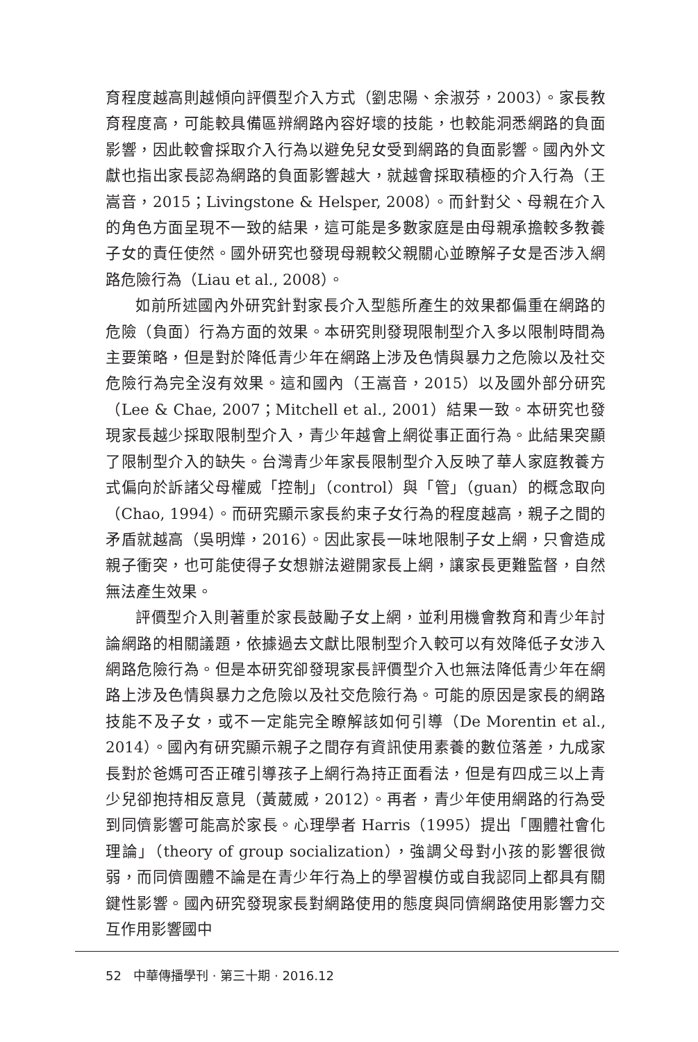育程度越高則越傾向評價型介入方式（劉忠陽、余淑芬，2003）。家長教育程度高，可能較具備區辨網路內容好壞的技能，也較能洞悉網路的負面影響，因此較會採取介入行為以避免兒女受到網路的負面影響。國內外文獻也指出家長認為網路的負面影響越大，就越會採取積極的介入行為（王嵩音，2015；Livingstone & Helsper, 2008）。而針對父、母親在介入的角色方面呈現不一致的結果，這可能是多數家庭是由母親承擔較多教養子女的責任使然。國外研究也發現母親較父親關心並瞭解子女是否涉入網路危險行為（Liau et al., 2008）。
如前所述國內外研究針對家長介入型態所產生的效果都偏重在網路的危險（負面）行為方面的效果。本研究則發現限制型介入多以限制時間為主要策略，但是對於降低青少年在網路上涉及色情與暴力之危險以及社交危險行為完全沒有效果。這和國內（王嵩音，2015）以及國外部分研究（Lee & Chae, 2007；Mitchell et al., 2001）結果一致。本研究也發現家長越少採取限制型介入，青少年越會上網從事正面行為。此結果突顯了限制型介入的缺失。台灣青少年家長限制型介入反映了華人家庭教養方式偏向於訴諸父母權威「控制」（control）與「管」（guan）的概念取向（Chao, 1994）。而研究顯示家長約束子女行為的程度越高，親子之間的矛盾就越高（吳明燁，2016）。因此家長一味地限制子女上網，只會造成親子衝突，也可能使得子女想辦法避開家長上網，讓家長更難監督，自然無法產生效果。
評價型介入則著重於家長鼓勵子女上網，並利用機會教育和青少年討論網路的相關議題，依據過去文獻比限制型介入較可以有效降低子女涉入網路危險行為。但是本研究卻發現家長評價型介入也無法降低青少年在網路上涉及色情與暴力之危險以及社交危險行為。可能的原因是家長的網路技能不及子女，或不一定能完全瞭解該如何引導（De Morentin et al., 2014）。國內有研究顯示親子之間存有資訊使用素養的數位落差，九成家長對於爸媽可否正確引導孩子上網行為持正面看法，但是有四成三以上青少兒卻抱持相反意見（黃葳威，2012）。再者，青少年使用網路的行為受到同儕影響可能高於家長。心理學者 Harris（1995）提出「團體社會化理論」（theory of group socialization），強調父母對小孩的影響很微弱，而同儕團體不論是在青少年行為上的學習模仿或自我認同上都具有關鍵性影響。國內研究發現家長對網路使用的態度與同儕網路使用影響力交互作用影響國中
52 中華傳播學刊 · 第三十期 · 2016.12